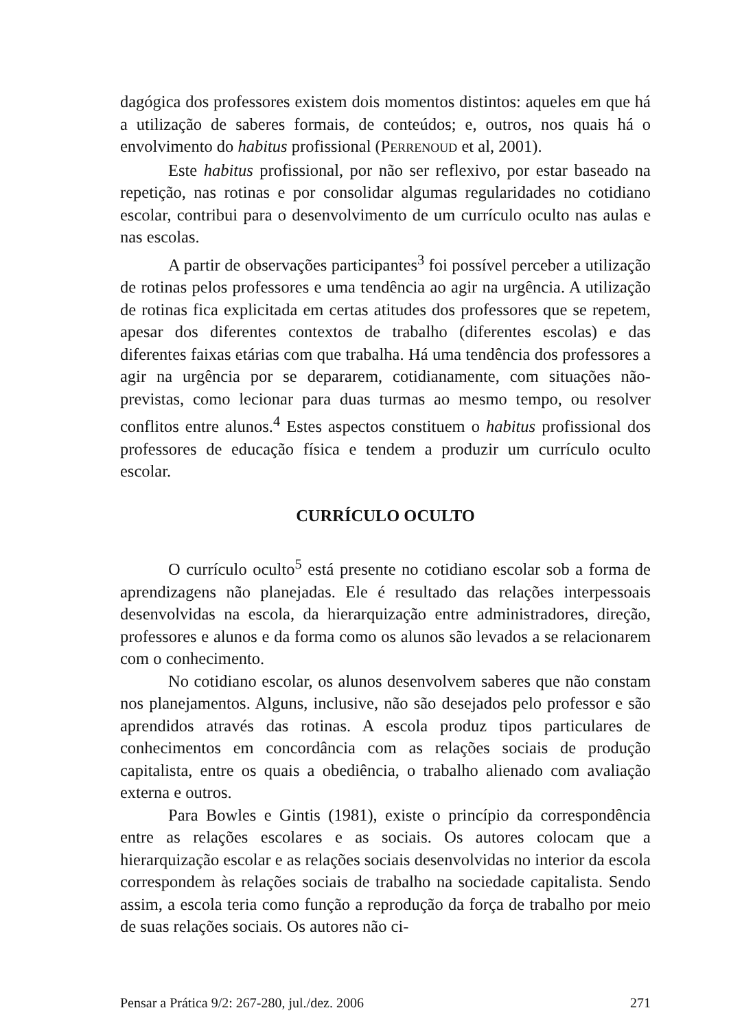dagógica dos professores existem dois momentos distintos: aqueles em que há a utilização de saberes formais, de conteúdos; e, outros, nos quais há o envolvimento do habitus profissional (PERRENOUD et al, 2001).
Este habitus profissional, por não ser reflexivo, por estar baseado na repetição, nas rotinas e por consolidar algumas regularidades no cotidiano escolar, contribui para o desenvolvimento de um currículo oculto nas aulas e nas escolas.
A partir de observações participantes<sup>3</sup> foi possível perceber a utilização de rotinas pelos professores e uma tendência ao agir na urgência. A utilização de rotinas fica explicitada em certas atitudes dos professores que se repetem, apesar dos diferentes contextos de trabalho (diferentes escolas) e das diferentes faixas etárias com que trabalha. Há uma tendência dos professores a agir na urgência por se depararem, cotidianamente, com situações não-previstas, como lecionar para duas turmas ao mesmo tempo, ou resolver conflitos entre alunos.<sup>4</sup> Estes aspectos constituem o habitus profissional dos professores de educação física e tendem a produzir um currículo oculto escolar.
CURRÍCULO OCULTO
O currículo oculto<sup>5</sup> está presente no cotidiano escolar sob a forma de aprendizagens não planejadas. Ele é resultado das relações interpessoais desenvolvidas na escola, da hierarquização entre administradores, direção, professores e alunos e da forma como os alunos são levados a se relacionarem com o conhecimento.
No cotidiano escolar, os alunos desenvolvem saberes que não constam nos planejamentos. Alguns, inclusive, não são desejados pelo professor e são aprendidos através das rotinas. A escola produz tipos particulares de conhecimentos em concordância com as relações sociais de produção capitalista, entre os quais a obediência, o trabalho alienado com avaliação externa e outros.
Para Bowles e Gintis (1981), existe o princípio da correspondência entre as relações escolares e as sociais. Os autores colocam que a hierarquização escolar e as relações sociais desenvolvidas no interior da escola correspondem às relações sociais de trabalho na sociedade capitalista. Sendo assim, a escola teria como função a reprodução da força de trabalho por meio de suas relações sociais. Os autores não ci-
Pensar a Prática 9/2: 267-280, jul./dez. 2006 271